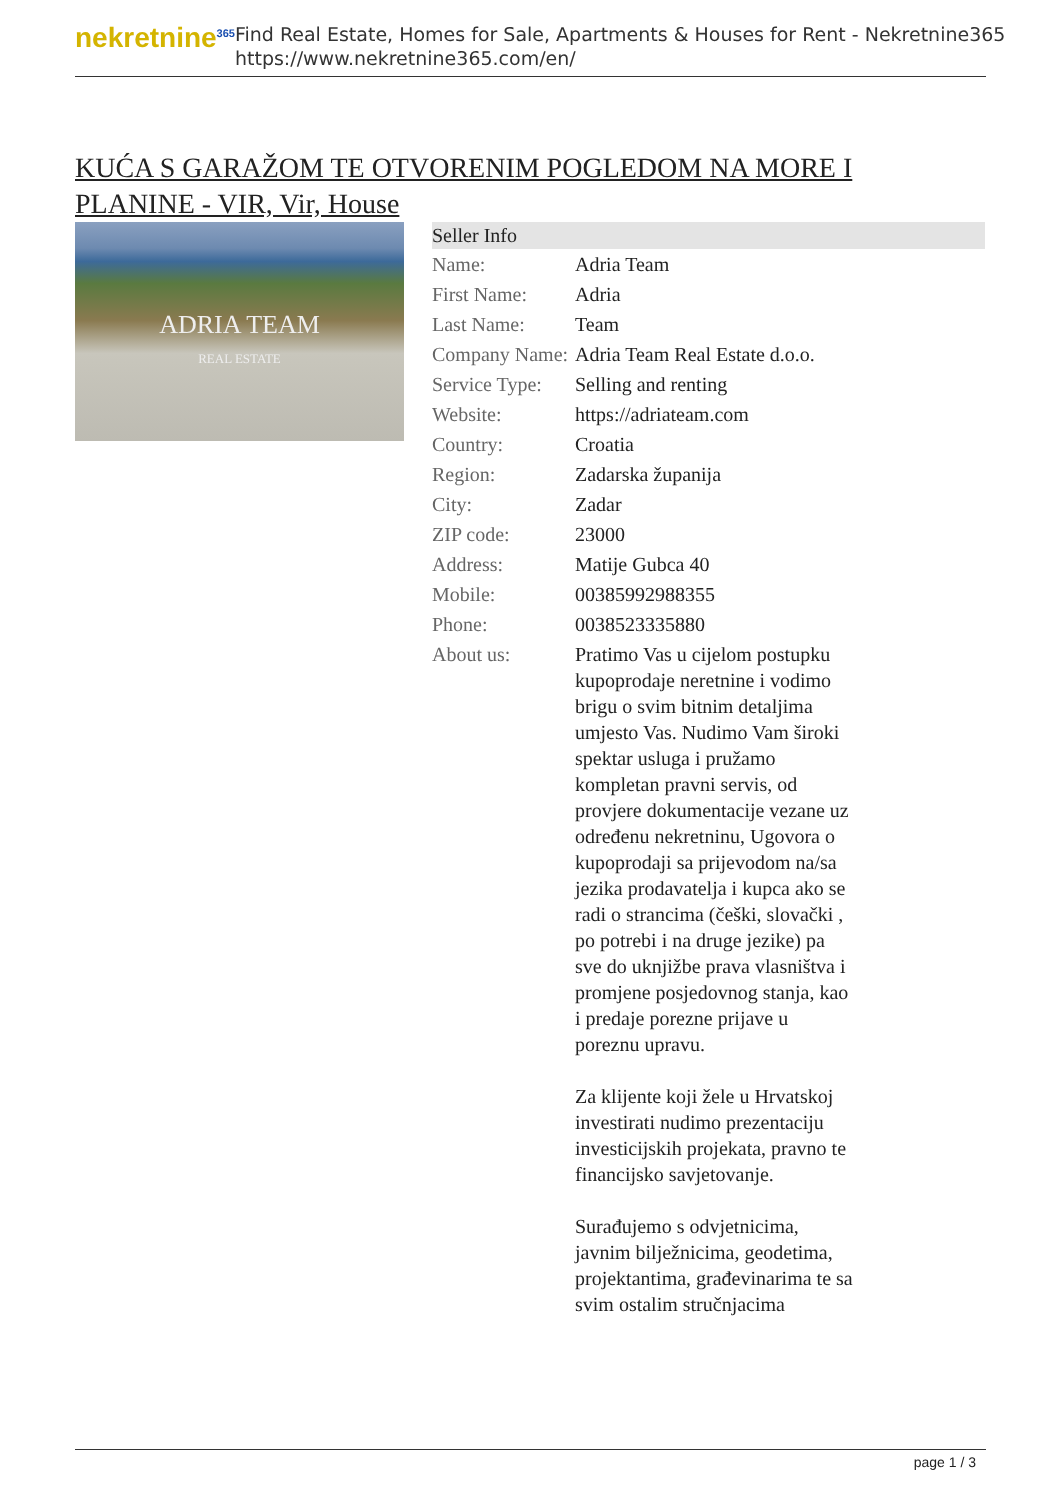nekretnine<sup>365</sup>
Find Real Estate, Homes for Sale, Apartments & Houses for Rent - Nekretnine365
https://www.nekretnine365.com/en/
KUĆA S GARAŽOM TE OTVORENIM POGLEDOM NA MORE I PLANINE - VIR, Vir, House
ADRIA TEAM
REAL ESTATE
| Seller Info | |
| --- | --- |
| Name: | Adria Team |
| First Name: | Adria |
| Last Name: | Team |
| Company Name: | Adria Team Real Estate d.o.o. |
| Service Type: | Selling and renting |
| Website: | https://adriateam.com |
| Country: | Croatia |
| Region: | Zadarska županija |
| City: | Zadar |
| ZIP code: | 23000 |
| Address: | Matije Gubca 40 |
| Mobile: | 00385992988355 |
| Phone: | 0038523335880 |
| About us: | Pratimo Vas u cijelom postupku kupoprodaje neretnine i vodimo brigu o svim bitnim detaljima umjesto Vas. Nudimo Vam široki spektar usluga i pružamo kompletan pravni servis, od provjere dokumentacije vezane uz određenu nekretninu, Ugovora o kupoprodaji sa prijevodom na/sa jezika prodavatelja i kupca ako se radi o strancima (češki, slovački , po potrebi i na druge jezike) pa sve do uknjižbe prava vlasništva i promjene posjedovnog stanja, kao i predaje porezne prijave u poreznu upravu. Za klijente koji žele u Hrvatskoj investirati nudimo prezentaciju investicijskih projekata, pravno te financijsko savjetovanje. Surađujemo s odvjetnicima, javnim bilježnicima, geodetima, projektantima, građevinarima te sa svim ostalim stručnjacima |
page 1 / 3